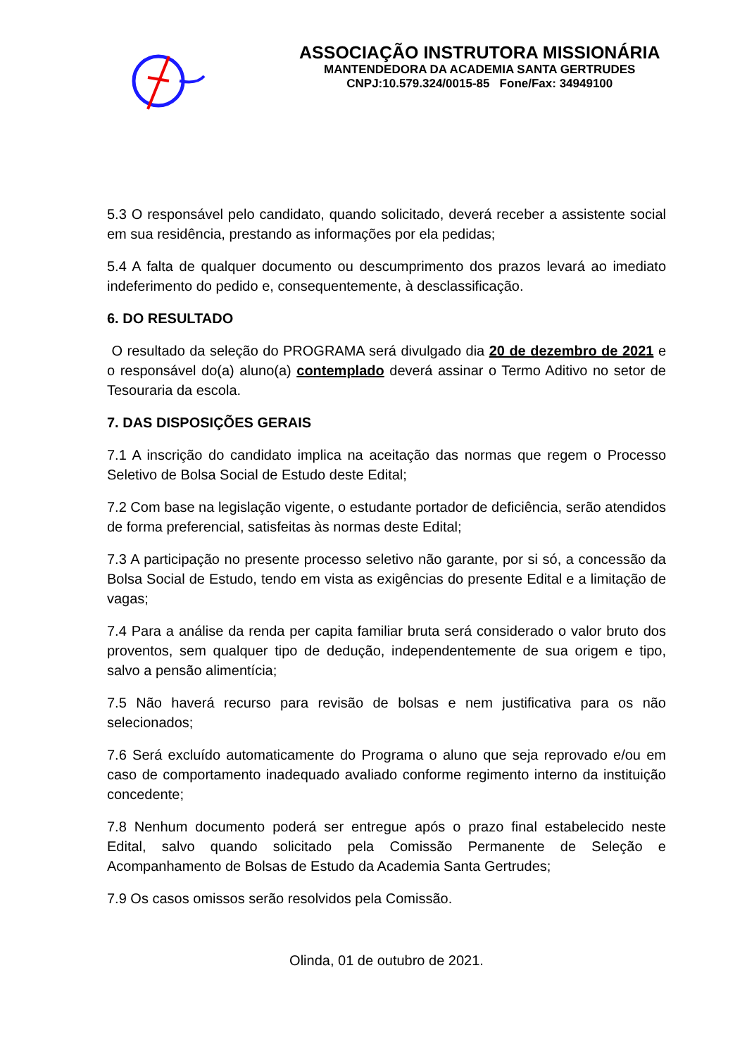ASSOCIAÇÃO INSTRUTORA MISSIONÁRIA
MANTENDEDORA DA ACADEMIA SANTA GERTRUDES
CNPJ:10.579.324/0015-85 Fone/Fax: 34949100
5.3 O responsável pelo candidato, quando solicitado, deverá receber a assistente social em sua residência, prestando as informações por ela pedidas;
5.4 A falta de qualquer documento ou descumprimento dos prazos levará ao imediato indeferimento do pedido e, consequentemente, à desclassificação.
6. DO RESULTADO
O resultado da seleção do PROGRAMA será divulgado dia 20 de dezembro de 2021 e o responsável do(a) aluno(a) contemplado deverá assinar o Termo Aditivo no setor de Tesouraria da escola.
7. DAS DISPOSIÇÕES GERAIS
7.1 A inscrição do candidato implica na aceitação das normas que regem o Processo Seletivo de Bolsa Social de Estudo deste Edital;
7.2 Com base na legislação vigente, o estudante portador de deficiência, serão atendidos de forma preferencial, satisfeitas às normas deste Edital;
7.3 A participação no presente processo seletivo não garante, por si só, a concessão da Bolsa Social de Estudo, tendo em vista as exigências do presente Edital e a limitação de vagas;
7.4 Para a análise da renda per capita familiar bruta será considerado o valor bruto dos proventos, sem qualquer tipo de dedução, independentemente de sua origem e tipo, salvo a pensão alimentícia;
7.5 Não haverá recurso para revisão de bolsas e nem justificativa para os não selecionados;
7.6 Será excluído automaticamente do Programa o aluno que seja reprovado e/ou em caso de comportamento inadequado avaliado conforme regimento interno da instituição concedente;
7.8 Nenhum documento poderá ser entregue após o prazo final estabelecido neste Edital, salvo quando solicitado pela Comissão Permanente de Seleção e Acompanhamento de Bolsas de Estudo da Academia Santa Gertrudes;
7.9 Os casos omissos serão resolvidos pela Comissão.
Olinda, 01 de outubro de 2021.